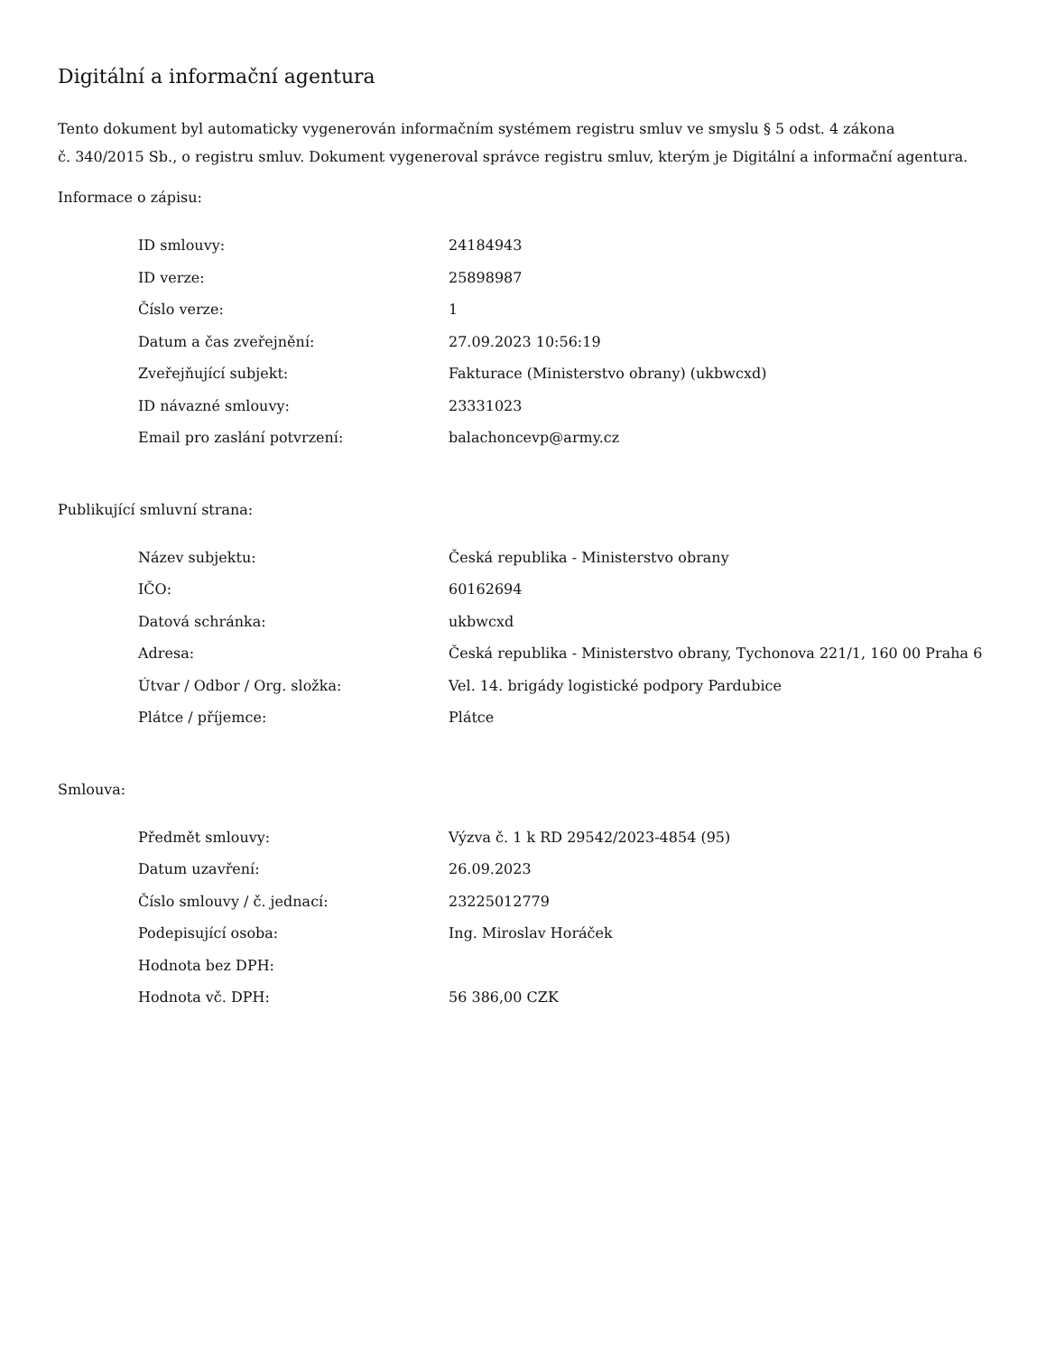Digitální a informační agentura
Tento dokument byl automaticky vygenerován informačním systémem registru smluv ve smyslu § 5 odst. 4 zákona
č. 340/2015 Sb., o registru smluv. Dokument vygeneroval správce registru smluv, kterým je Digitální a informační agentura.
Informace o zápisu:
| ID smlouvy: | 24184943 |
| ID verze: | 25898987 |
| Číslo verze: | 1 |
| Datum a čas zveřejnění: | 27.09.2023 10:56:19 |
| Zveřejňující subjekt: | Fakturace (Ministerstvo obrany) (ukbwcxd) |
| ID návazné smlouvy: | 23331023 |
| Email pro zaslání potvrzení: | balachoncevp@army.cz |
Publikující smluvní strana:
| Název subjektu: | Česká republika - Ministerstvo obrany |
| IČO: | 60162694 |
| Datová schránka: | ukbwcxd |
| Adresa: | Česká republika - Ministerstvo obrany, Tychonova 221/1, 160 00 Praha 6 |
| Útvar / Odbor / Org. složka: | Vel. 14. brigády logistické podpory Pardubice |
| Plátce / příjemce: | Plátce |
Smlouva:
| Předmět smlouvy: | Výzva č. 1 k RD 29542/2023-4854 (95) |
| Datum uzavření: | 26.09.2023 |
| Číslo smlouvy / č. jednací: | 23225012779 |
| Podepisující osoba: | Ing. Miroslav Horáček |
| Hodnota bez DPH: | |
| Hodnota vč. DPH: | 56 386,00 CZK |